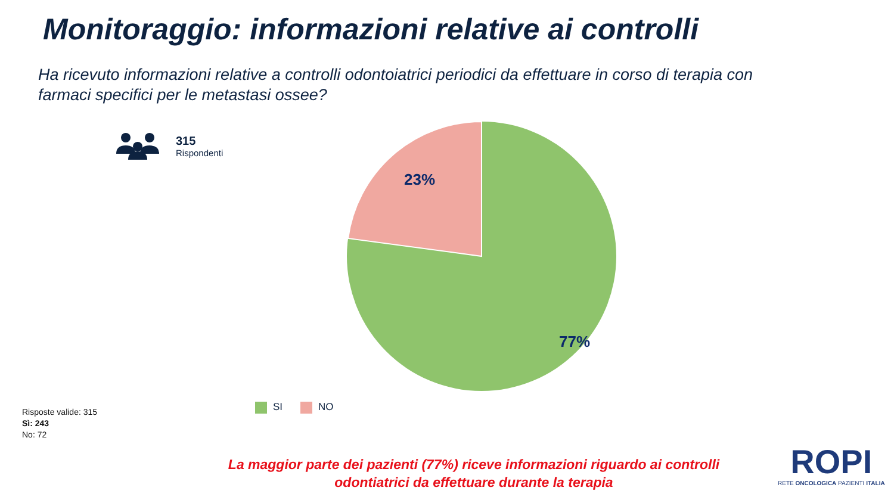Monitoraggio: informazioni relative ai controlli
Ha ricevuto informazioni relative a controlli odontoiatrici periodici da effettuare in corso di terapia con farmaci specifici per le metastasi ossee?
315
Rispondenti
23%
77%
SI NO
Risposte valide: 315
Sì: 243
No: 72
La maggior parte dei pazienti (77%) riceve informazioni riguardo ai controlli odontiatrici da effettuare durante la terapia
ROPI
RETE ONCOLOGICA PAZIENTI ITALIA